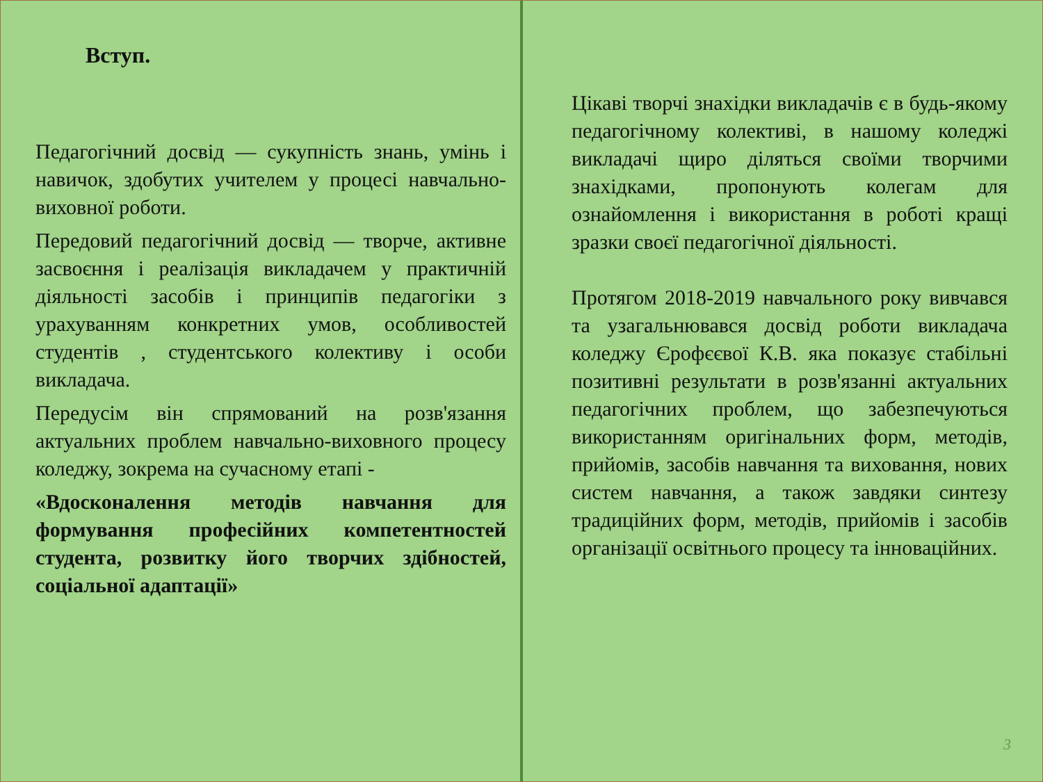Вступ.
Педагогічний досвід — сукупність знань, умінь і навичок, здобутих учителем у процесі навчально-виховної роботи.
Передовий педагогічний досвід — творче, активне засвоєння і реалізація викладачем у практичній діяльності засобів і принципів педагогіки з урахуванням конкретних умов, особливостей студентів , студентського колективу і особи викладача.
Передусім він спрямований на розв'язання актуальних проблем навчально-виховного процесу коледжу, зокрема на сучасному етапі -
«Вдосконалення методів навчання для формування професійних компетентностей студента, розвитку його творчих здібностей, соціальної адаптації»
Цікаві творчі знахідки викладачів є в будь-якому педагогічному колективі, в нашому коледжі викладачі щиро діляться своїми творчими знахідками, пропонують колегам для ознайомлення і використання в роботі кращі зразки своєї педагогічної діяльності.
Протягом 2018-2019 навчального року вивчався та узагальнювався досвід роботи викладача коледжу Єрофєєвої К.В. яка показує стабільні позитивні результати в розв'язанні актуальних педагогічних проблем, що забезпечуються використанням оригінальних форм, методів, прийомів, засобів навчання та виховання, нових систем навчання, а також завдяки синтезу традиційних форм, методів, прийомів і засобів організації освітнього процесу та інноваційних.
3